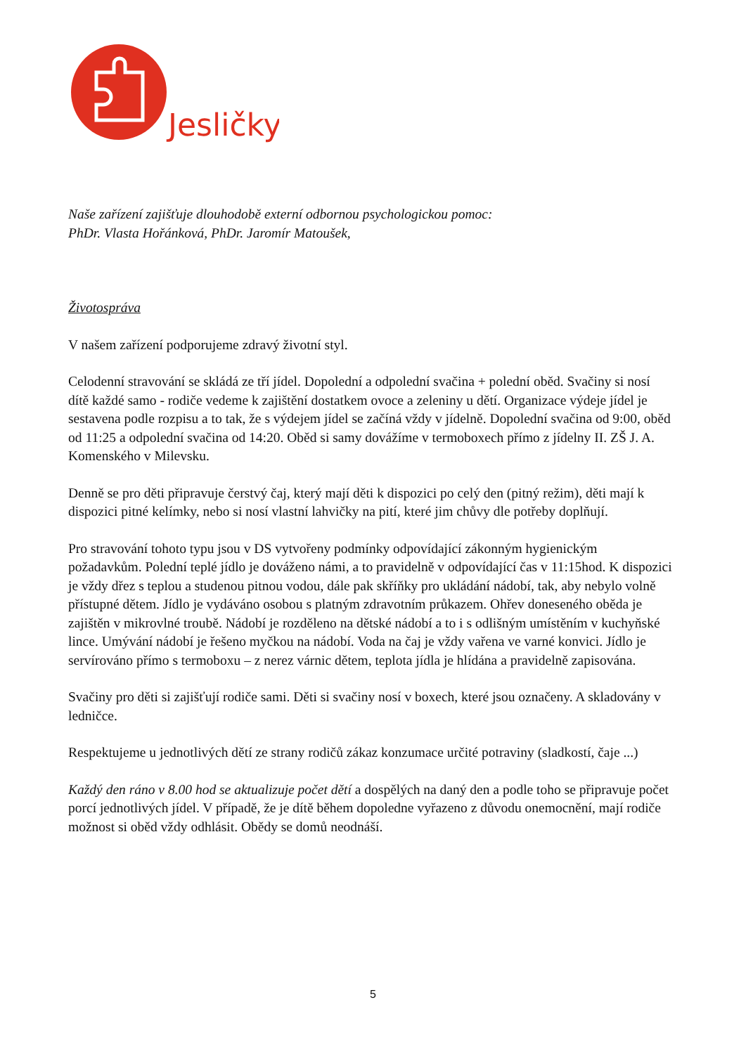Jesličky
Naše zařízení zajišťuje dlouhodobě externí odbornou psychologickou pomoc:
PhDr. Vlasta Hořánková, PhDr. Jaromír Matoušek,
Životospráva
V našem zařízení podporujeme zdravý životní styl.
Celodenní stravování se skládá ze tří jídel. Dopolední a odpolední svačina + polední oběd. Svačiny si nosí dítě každé samo - rodiče vedeme k zajištění dostatkem ovoce a zeleniny u dětí. Organizace výdeje jídel je sestavena podle rozpisu a to tak, že s výdejem jídel se začíná vždy v jídelně. Dopolední svačina od 9:00, oběd od 11:25 a odpolední svačina od 14:20. Oběd si samy dovážíme v termoboxech přímo z jídelny II. ZŠ J. A. Komenského v Milevsku.
Denně se pro děti připravuje čerstvý čaj, který mají děti k dispozici po celý den (pitný režim), děti mají k dispozici pitné kelímky, nebo si nosí vlastní lahvičky na pití, které jim chůvy dle potřeby doplňují.
Pro stravování tohoto typu jsou v DS vytvořeny podmínky odpovídající zákonným hygienickým požadavkům. Polední teplé jídlo je dováženo námi, a to pravidelně v odpovídající čas v 11:15hod. K dispozici je vždy dřez s teplou a studenou pitnou vodou, dále pak skříňky pro ukládání nádobí, tak, aby nebylo volně přístupné dětem. Jídlo je vydáváno osobou s platným zdravotním průkazem. Ohřev doneseného oběda je zajištěn v mikrovlné troubě. Nádobí je rozděleno na dětské nádobí a to i s odlišným umístěním v kuchyňské lince. Umývání nádobí je řešeno myčkou na nádobí. Voda na čaj je vždy vařena ve varné konvici. Jídlo je servírováno přímo s termoboxu – z nerez várnic dětem, teplota jídla je hlídána a pravidelně zapisována.
Svačiny pro děti si zajišťují rodiče sami. Děti si svačiny nosí v boxech, které jsou označeny. A skladovány v ledničce.
Respektujeme u jednotlivých dětí ze strany rodičů zákaz konzumace určité potraviny (sladkostí, čaje ...)
Každý den ráno v 8.00 hod se aktualizuje počet dětí a dospělých na daný den a podle toho se připravuje počet porcí jednotlivých jídel. V případě, že je dítě během dopoledne vyřazeno z důvodu onemocnění, mají rodiče možnost si oběd vždy odhlásit. Obědy se domů neodnáší.
5